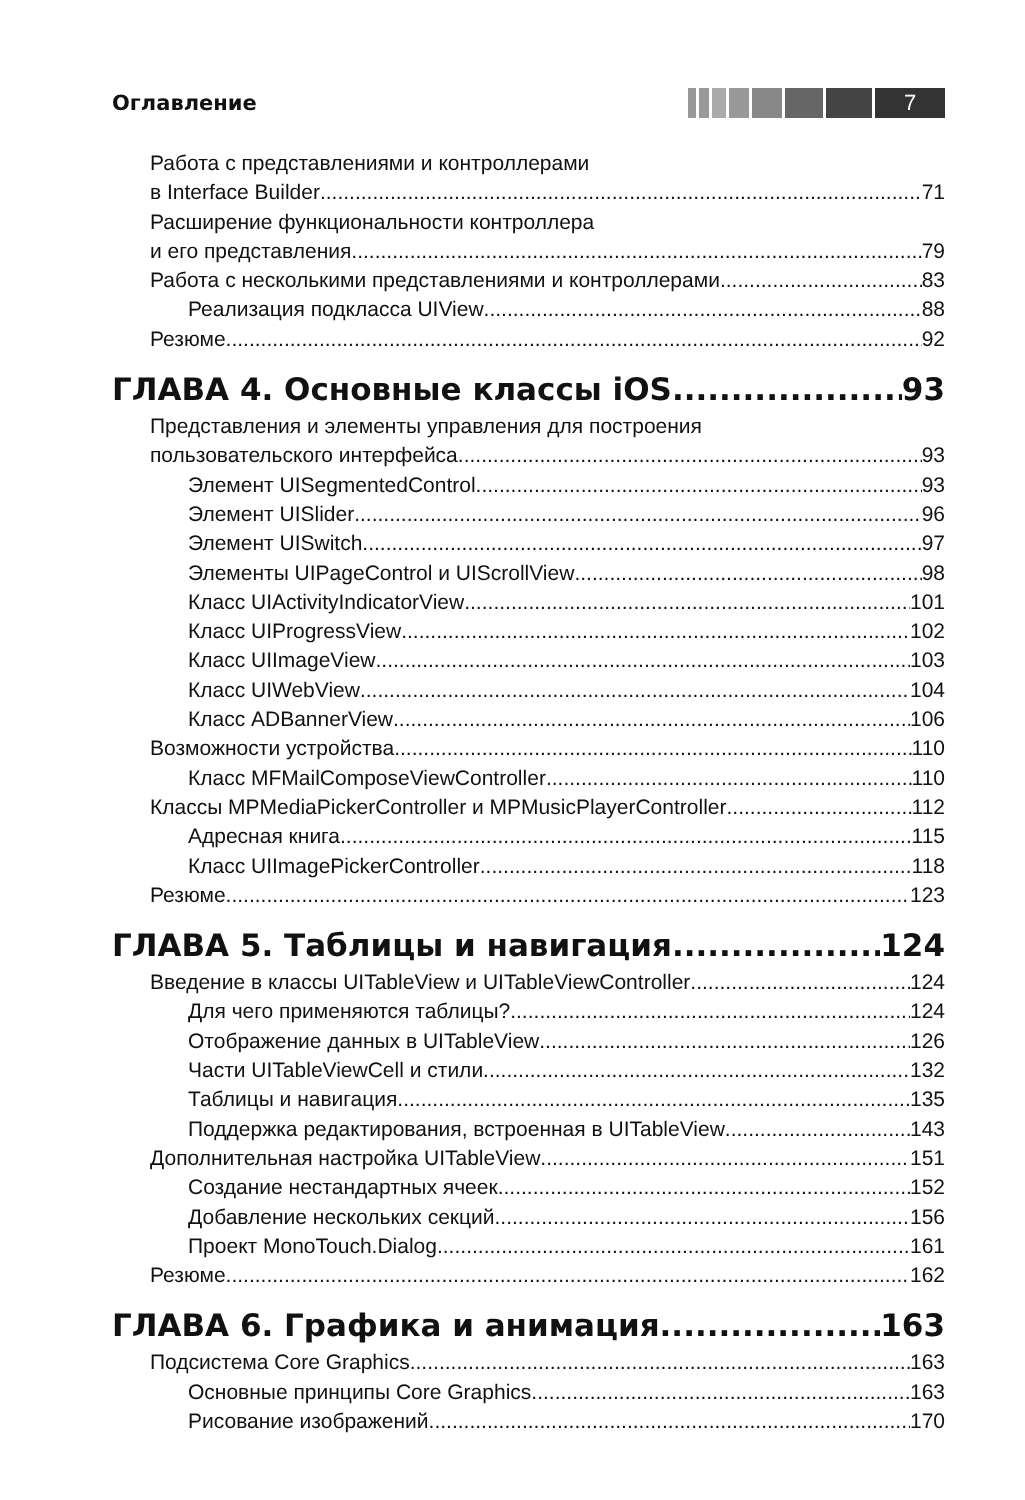Оглавление
7
Работа с представлениями и контроллерами
в Interface Builder 71
Расширение функциональности контроллера
и его представления 79
Работа с несколькими представлениями и контроллерами 83
Реализация подкласса UIView 88
Резюме 92
ГЛАВА 4. Основные классы iOS 93
Представления и элементы управления для построения
пользовательского интерфейса 93
Элемент UISegmentedControl 93
Элемент UISlider 96
Элемент UISwitch 97
Элементы UIPageControl и UIScrollView 98
Класс UIActivityIndicatorView 101
Класс UIProgressView 102
Класс UIImageView 103
Класс UIWebView 104
Класс ADBannerView 106
Возможности устройства 110
Класс MFMailComposeViewController 110
Классы MPMediaPickerController и MPMusicPlayerController 112
Адресная книга 115
Класс UIImagePickerController 118
Резюме 123
ГЛАВА 5. Таблицы и навигация 124
Введение в классы UITableView и UITableViewController 124
Для чего применяются таблицы? 124
Отображение данных в UITableView 126
Части UITableViewCell и стили 132
Таблицы и навигация 135
Поддержка редактирования, встроенная в UITableView 143
Дополнительная настройка UITableView 151
Создание нестандартных ячеек 152
Добавление нескольких секций 156
Проект MonoTouch.Dialog 161
Резюме 162
ГЛАВА 6. Графика и анимация 163
Подсистема Core Graphics 163
Основные принципы Core Graphics 163
Рисование изображений 170